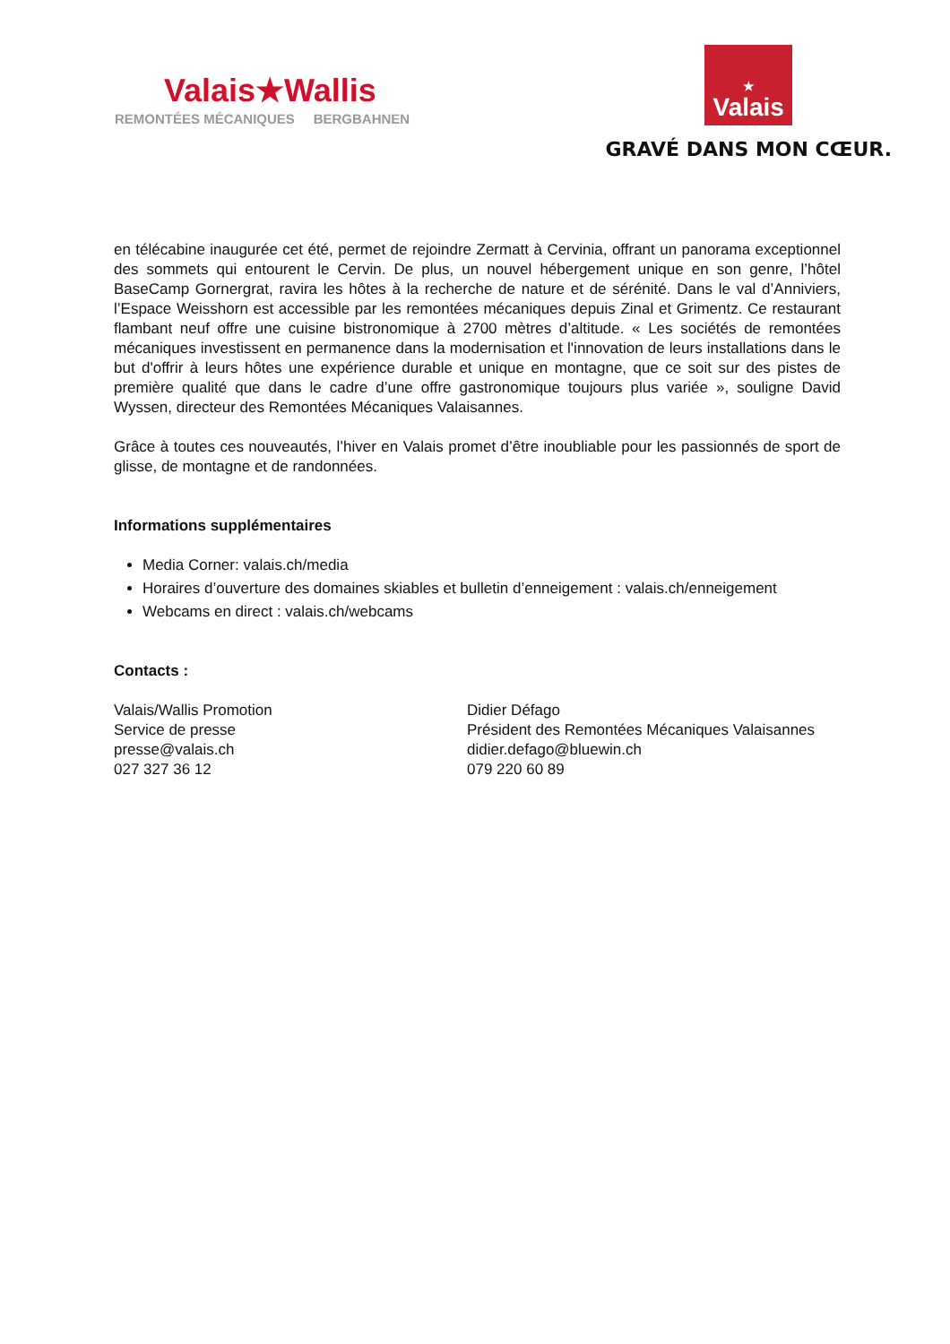Valais★Wallis
REMONTÉES MÉCANIQUES BERGBAHNEN
★
Valais
GRAVÉ DANS MON CŒUR.
en télécabine inaugurée cet été, permet de rejoindre Zermatt à Cervinia, offrant un panorama exceptionnel des sommets qui entourent le Cervin. De plus, un nouvel hébergement unique en son genre, l’hôtel BaseCamp Gornergrat, ravira les hôtes à la recherche de nature et de sérénité. Dans le val d’Anniviers, l’Espace Weisshorn est accessible par les remontées mécaniques depuis Zinal et Grimentz. Ce restaurant flambant neuf offre une cuisine bistronomique à 2700 mètres d’altitude. « Les sociétés de remontées mécaniques investissent en permanence dans la modernisation et l'innovation de leurs installations dans le but d'offrir à leurs hôtes une expérience durable et unique en montagne, que ce soit sur des pistes de première qualité que dans le cadre d’une offre gastronomique toujours plus variée », souligne David Wyssen, directeur des Remontées Mécaniques Valaisannes.
Grâce à toutes ces nouveautés, l’hiver en Valais promet d’être inoubliable pour les passionnés de sport de glisse, de montagne et de randonnées.
Informations supplémentaires
Media Corner: valais.ch/media
Horaires d’ouverture des domaines skiables et bulletin d’enneigement : valais.ch/enneigement
Webcams en direct : valais.ch/webcams
Contacts :
Valais/Wallis Promotion
Service de presse
presse@valais.ch
027 327 36 12
Didier Défago
Président des Remontées Mécaniques Valaisannes
didier.defago@bluewin.ch
079 220 60 89